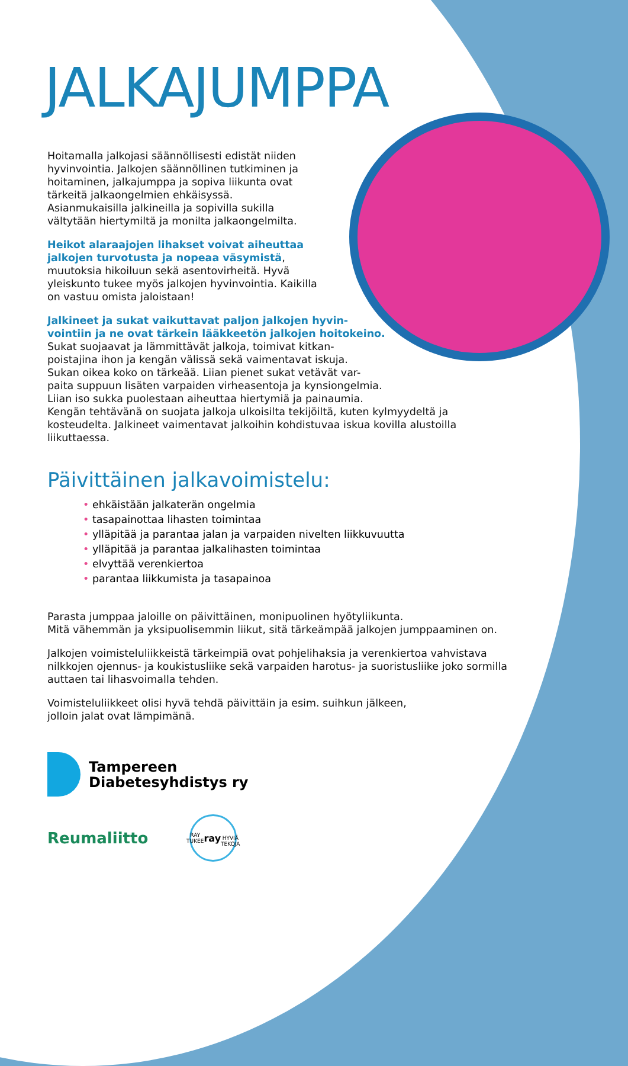JALKAJUMPPA
Hoitamalla jalkojasi säännöllisesti edistät niiden hyvinvointia. Jalkojen säännöllinen tutkiminen ja hoitaminen, jalkajumppa ja sopiva liikunta ovat tärkeitä jalkaongelmien ehkäisyssä. Asianmukaisilla jalkineilla ja sopivilla sukilla vältytään hiertymiltä ja monilta jalkaongelmilta.
Heikot alaraajojen lihakset voivat aiheuttaa jalkojen turvotusta ja nopeaa väsymistä, muutoksia hikoiluun sekä asentovirheitä. Hyvä yleiskunto tukee myös jalkojen hyvinvointia. Kaikilla on vastuu omista jaloistaan!
Jalkineet ja sukat vaikuttavat paljon jalkojen hyvin-
vointiin ja ne ovat tärkein lääkkeetön jalkojen hoitokeino.
Sukat suojaavat ja lämmittävät jalkoja, toimivat kitkan-
poistajina ihon ja kengän välissä sekä vaimentavat iskuja.
Sukan oikea koko on tärkeää. Liian pienet sukat vetävät var-
paita suppuun lisäten varpaiden virheasentoja ja kynsiongelmia.
Liian iso sukka puolestaan aiheuttaa hiertymiä ja painaumia.
Kengän tehtävänä on suojata jalkoja ulkoisilta tekijöiltä, kuten kylmyydeltä ja kosteudelta. Jalkineet vaimentavat jalkoihin kohdistuvaa iskua kovilla alustoilla liikuttaessa.
Päivittäinen jalkavoimistelu:
• ehkäistään jalkaterän ongelmia
• tasapainottaa lihasten toimintaa
• ylläpitää ja parantaa jalan ja varpaiden nivelten liikkuvuutta
• ylläpitää ja parantaa jalkalihasten toimintaa
• elvyttää verenkiertoa
• parantaa liikkumista ja tasapainoa
Parasta jumppaa jaloille on päivittäinen, monipuolinen hyötyliikunta.
Mitä vähemmän ja yksipuolisemmin liikut, sitä tärkeämpää jalkojen jumppaaminen on.
Jalkojen voimisteluliikkeistä tärkeimpiä ovat pohjelihaksia ja verenkiertoa vahvistava nilkkojen ojennus- ja koukistusliike sekä varpaiden harotus- ja suoristusliike joko sormilla auttaen tai lihasvoimalla tehden.
Voimisteluliikkeet olisi hyvä tehdä päivittäin ja esim. suihkun jälkeen,
jolloin jalat ovat lämpimänä.
Tampereen
Diabetesyhdistys ry
Reumaliitto
RAY TUKEE
ray
HYVIÄ TEKOJA